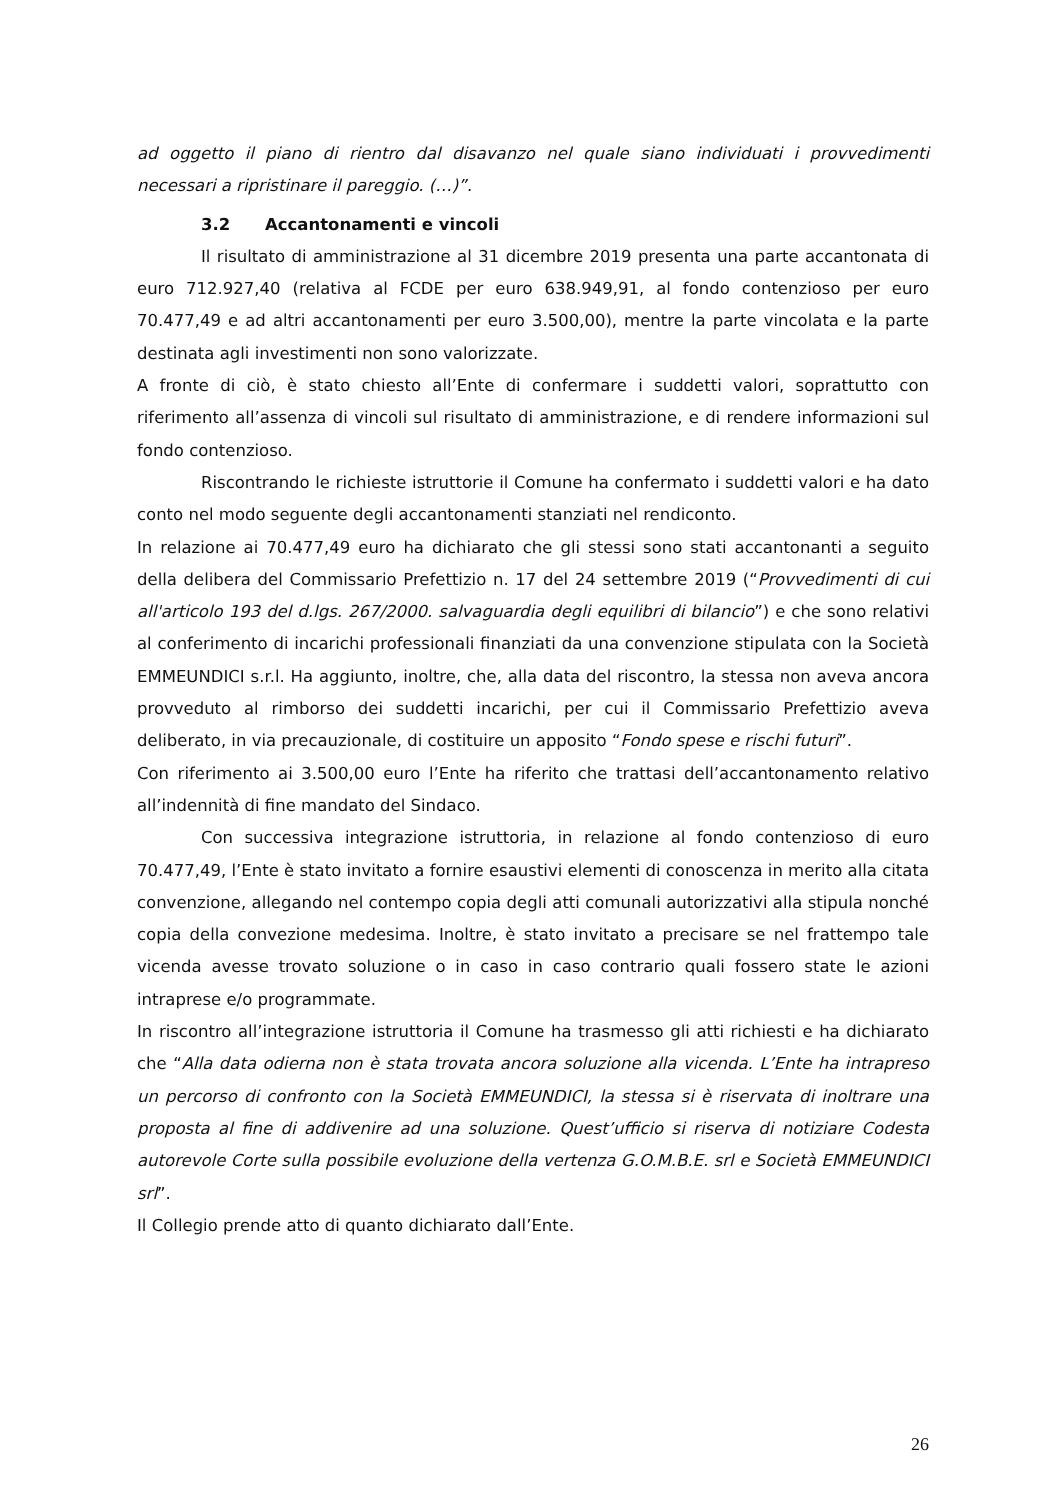ad oggetto il piano di rientro dal disavanzo nel quale siano individuati i provvedimenti necessari a ripristinare il pareggio. (…)”.
3.2 Accantonamenti e vincoli
Il risultato di amministrazione al 31 dicembre 2019 presenta una parte accantonata di euro 712.927,40 (relativa al FCDE per euro 638.949,91, al fondo contenzioso per euro 70.477,49 e ad altri accantonamenti per euro 3.500,00), mentre la parte vincolata e la parte destinata agli investimenti non sono valorizzate.
A fronte di ciò, è stato chiesto all’Ente di confermare i suddetti valori, soprattutto con riferimento all’assenza di vincoli sul risultato di amministrazione, e di rendere informazioni sul fondo contenzioso.
Riscontrando le richieste istruttorie il Comune ha confermato i suddetti valori e ha dato conto nel modo seguente degli accantonamenti stanziati nel rendiconto.
In relazione ai 70.477,49 euro ha dichiarato che gli stessi sono stati accantonanti a seguito della delibera del Commissario Prefettizio n. 17 del 24 settembre 2019 (“Provvedimenti di cui all'articolo 193 del d.lgs. 267/2000. salvaguardia degli equilibri di bilancio”) e che sono relativi al conferimento di incarichi professionali finanziati da una convenzione stipulata con la Società EMMEUNDICI s.r.l. Ha aggiunto, inoltre, che, alla data del riscontro, la stessa non aveva ancora provveduto al rimborso dei suddetti incarichi, per cui il Commissario Prefettizio aveva deliberato, in via precauzionale, di costituire un apposito “Fondo spese e rischi futuri”.
Con riferimento ai 3.500,00 euro l’Ente ha riferito che trattasi dell’accantonamento relativo all’indennità di fine mandato del Sindaco.
Con successiva integrazione istruttoria, in relazione al fondo contenzioso di euro 70.477,49, l’Ente è stato invitato a fornire esaustivi elementi di conoscenza in merito alla citata convenzione, allegando nel contempo copia degli atti comunali autorizzativi alla stipula nonché copia della convezione medesima. Inoltre, è stato invitato a precisare se nel frattempo tale vicenda avesse trovato soluzione o in caso in caso contrario quali fossero state le azioni intraprese e/o programmate.
In riscontro all’integrazione istruttoria il Comune ha trasmesso gli atti richiesti e ha dichiarato che “Alla data odierna non è stata trovata ancora soluzione alla vicenda. L’Ente ha intrapreso un percorso di confronto con la Società EMMEUNDICI, la stessa si è riservata di inoltrare una proposta al fine di addivenire ad una soluzione. Quest’ufficio si riserva di notiziare Codesta autorevole Corte sulla possibile evoluzione della vertenza G.O.M.B.E. srl e Società EMMEUNDICI srl”.
Il Collegio prende atto di quanto dichiarato dall’Ente.
26